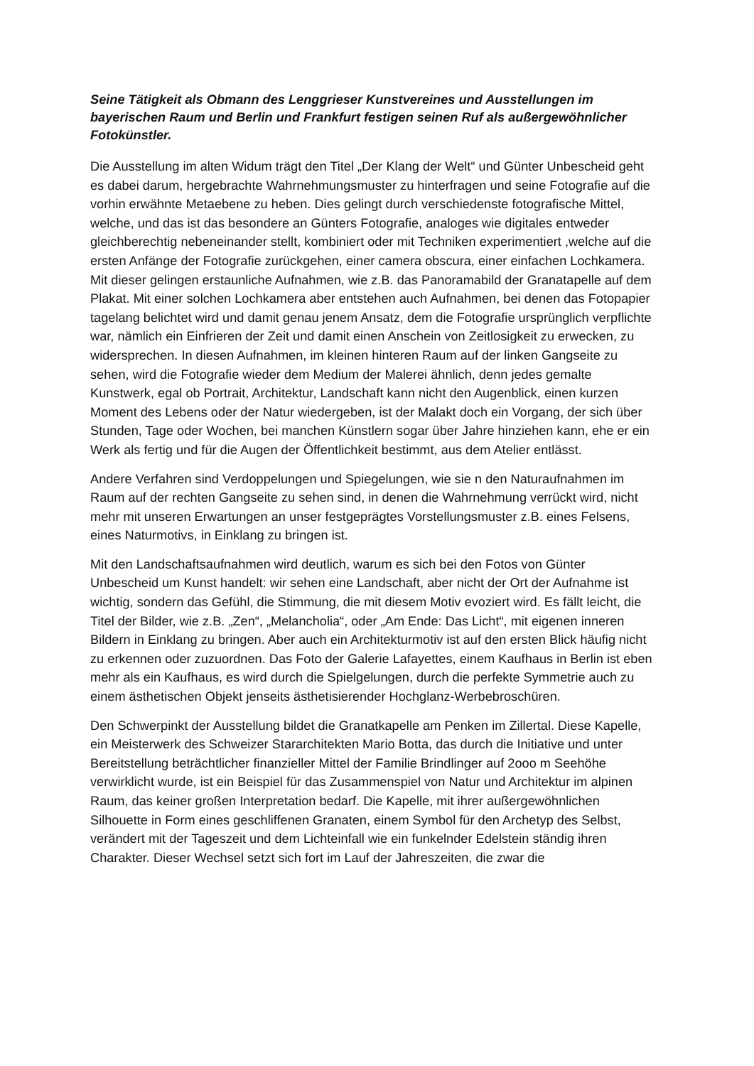Seine Tätigkeit als Obmann des Lenggrieser Kunstvereines und Ausstellungen im bayerischen Raum und Berlin und Frankfurt festigen seinen Ruf als außergewöhnlicher Fotokünstler.
Die Ausstellung im alten Widum trägt den Titel „Der Klang der Welt“ und Günter Unbescheid geht es dabei darum, hergebrachte Wahrnehmungsmuster zu hinterfragen und seine Fotografie auf die vorhin erwähnte Metaebene zu heben. Dies gelingt durch verschiedenste fotografische Mittel, welche, und das ist das besondere an Günters Fotografie, analoges wie digitales entweder gleichberechtig nebeneinander stellt, kombiniert oder mit Techniken experimentiert ,welche auf die ersten Anfänge der Fotografie zurückgehen, einer camera obscura, einer einfachen Lochkamera. Mit dieser gelingen erstaunliche Aufnahmen, wie z.B. das Panoramabild der Granatapelle auf dem Plakat. Mit einer solchen Lochkamera aber entstehen auch Aufnahmen, bei denen das Fotopapier tagelang belichtet wird und damit genau jenem Ansatz, dem die Fotografie ursprünglich verpflichte war, nämlich ein Einfrieren der Zeit und damit einen Anschein von Zeitlosigkeit zu erwecken, zu widersprechen. In diesen Aufnahmen, im kleinen hinteren Raum auf der linken Gangseite zu sehen, wird die Fotografie wieder dem Medium der Malerei ähnlich, denn jedes gemalte Kunstwerk, egal ob Portrait, Architektur, Landschaft kann nicht den Augenblick, einen kurzen Moment des Lebens oder der Natur wiedergeben, ist der Malakt doch ein Vorgang, der sich über Stunden, Tage oder Wochen, bei manchen Künstlern sogar über Jahre hinziehen kann, ehe er ein Werk als fertig und für die Augen der Öffentlichkeit bestimmt, aus dem Atelier entlässt.
Andere Verfahren sind Verdoppelungen und Spiegelungen, wie sie n den Naturaufnahmen im Raum auf der rechten Gangseite zu sehen sind, in denen die Wahrnehmung verrückt wird, nicht mehr mit unseren Erwartungen an unser festgeprägtes Vorstellungsmuster z.B. eines Felsens, eines Naturmotivs, in Einklang zu bringen ist.
Mit den Landschaftsaufnahmen wird deutlich, warum es sich bei den Fotos von Günter Unbescheid um Kunst handelt: wir sehen eine Landschaft, aber nicht der Ort der Aufnahme ist wichtig, sondern das Gefühl, die Stimmung, die mit diesem Motiv evoziert wird. Es fällt leicht, die Titel der Bilder, wie z.B. „Zen“, „Melancholia“, oder „Am Ende: Das Licht“, mit eigenen inneren Bildern in Einklang zu bringen. Aber auch ein Architekturmotiv ist auf den ersten Blick häufig nicht zu erkennen oder zuzuordnen. Das Foto der Galerie Lafayettes, einem Kaufhaus in Berlin ist eben mehr als ein Kaufhaus, es wird durch die Spielgelungen, durch die perfekte Symmetrie auch zu einem ästhetischen Objekt jenseits ästhetisierender Hochglanz-Werbebroschüren.
Den Schwerpinkt der Ausstellung bildet die Granatkapelle am Penken im Zillertal. Diese Kapelle, ein Meisterwerk des Schweizer Stararchitekten Mario Botta, das durch die Initiative und unter Bereitstellung beträchtlicher finanzieller Mittel der Familie Brindlinger auf 2ooo m Seehöhe verwirklicht wurde, ist ein Beispiel für das Zusammenspiel von Natur und Architektur im alpinen Raum, das keiner großen Interpretation bedarf. Die Kapelle, mit ihrer außergewöhnlichen Silhouette in Form eines geschliffenen Granaten, einem Symbol für den Archetyp des Selbst, verändert mit der Tageszeit und dem Lichteinfall wie ein funkelnder Edelstein ständig ihren Charakter. Dieser Wechsel setzt sich fort im Lauf der Jahreszeiten, die zwar die